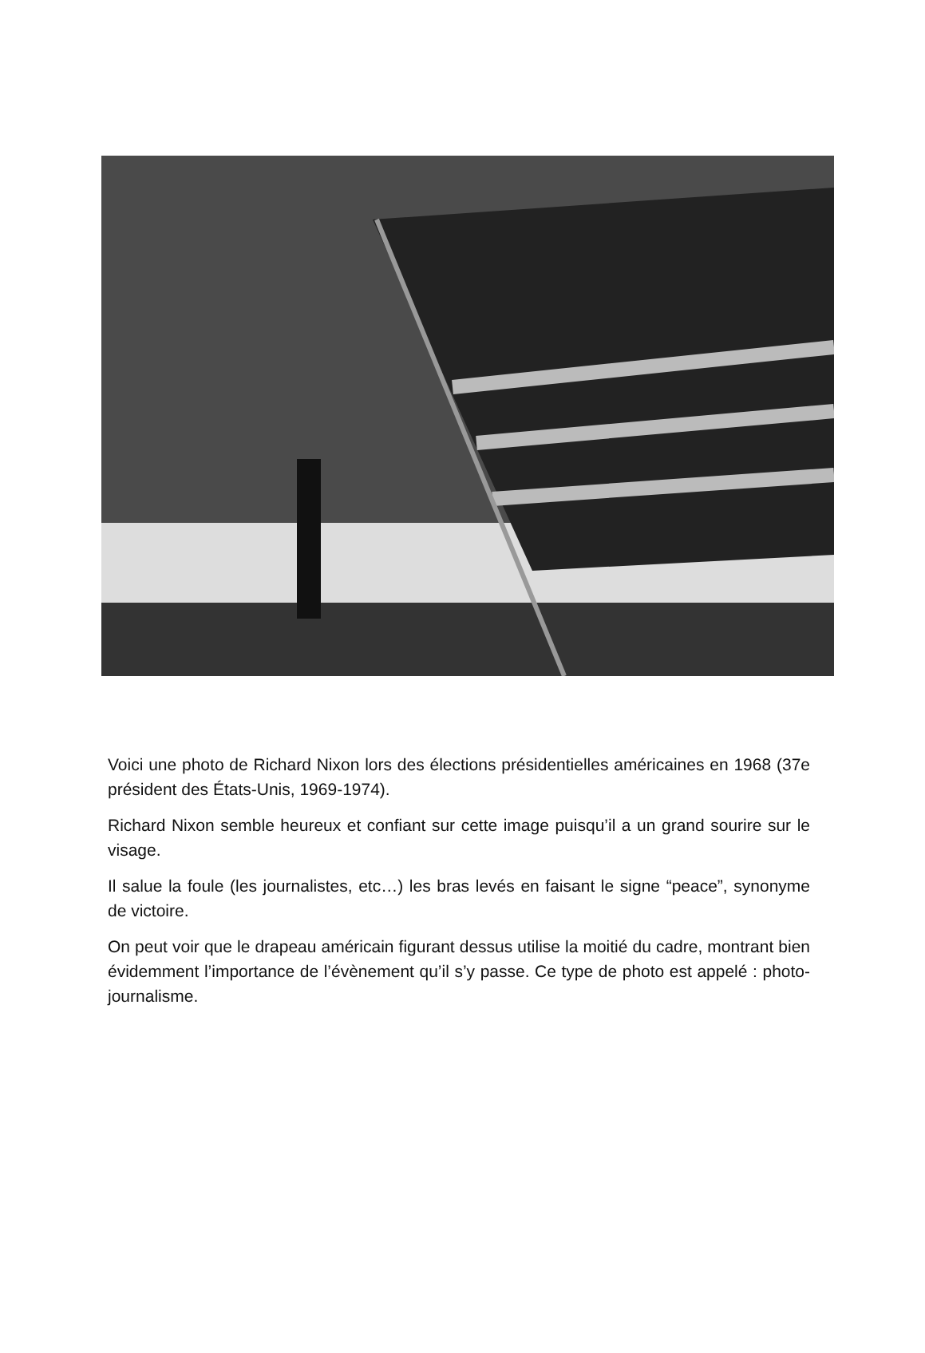Voici une photo de Richard Nixon lors des élections présidentielles américaines en 1968 (37e président des États-Unis, 1969-1974).
Richard Nixon semble heureux et confiant sur cette image puisqu’il a un grand sourire sur le visage.
Il salue la foule (les journalistes, etc…) les bras levés en faisant le signe “peace”, synonyme de victoire.
On peut voir que le drapeau américain figurant dessus utilise la moitié du cadre, montrant bien évidemment l’importance de l’évènement qu’il s’y passe. Ce type de photo est appelé : photo-journalisme.